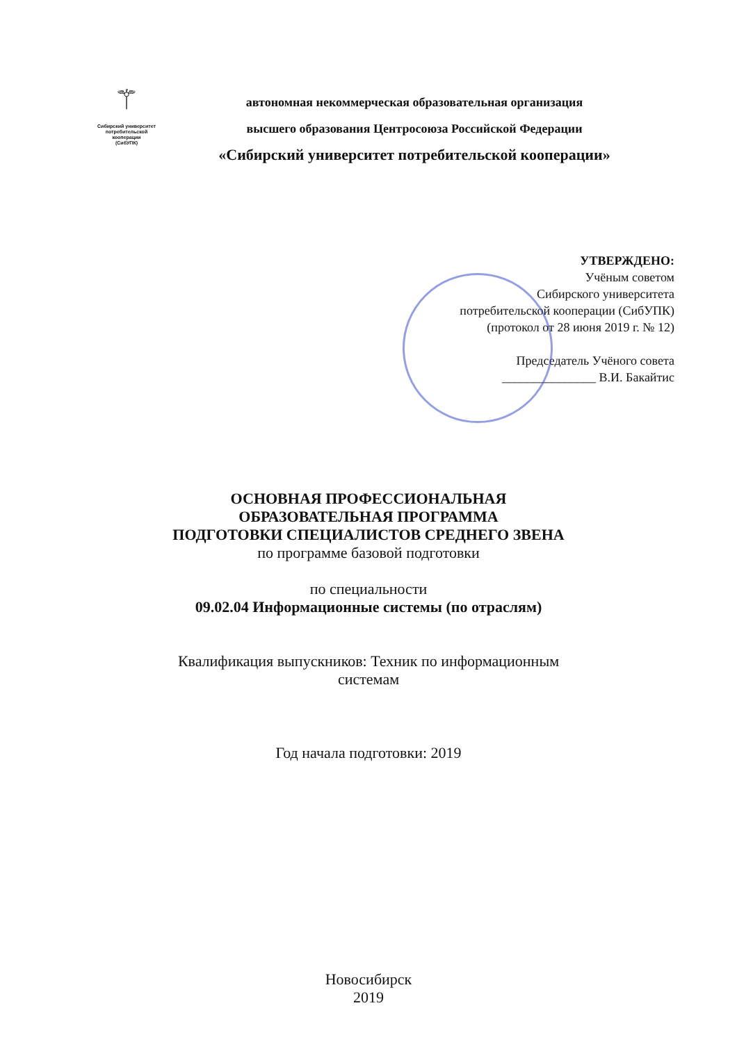⚚
Сибирский университет
потребительской
кооперации
(СибУПК)
автономная некоммерческая образовательная организация
высшего образования Центросоюза Российской Федерации
«Сибирский университет потребительской кооперации»
УТВЕРЖДЕНО:
Учёным советом
Сибирского университета
потребительской кооперации (СибУПК)
(протокол от 28 июня 2019 г. № 12)
Председатель Учёного совета
_______________ В.И. Бакайтис
ОСНОВНАЯ ПРОФЕССИОНАЛЬНАЯ
ОБРАЗОВАТЕЛЬНАЯ ПРОГРАММА
ПОДГОТОВКИ СПЕЦИАЛИСТОВ СРЕДНЕГО ЗВЕНА
по программе базовой подготовки
по специальности
09.02.04 Информационные системы (по отраслям)
Квалификация выпускников: Техник по информационным
системам
Год начала подготовки: 2019
Новосибирск
2019